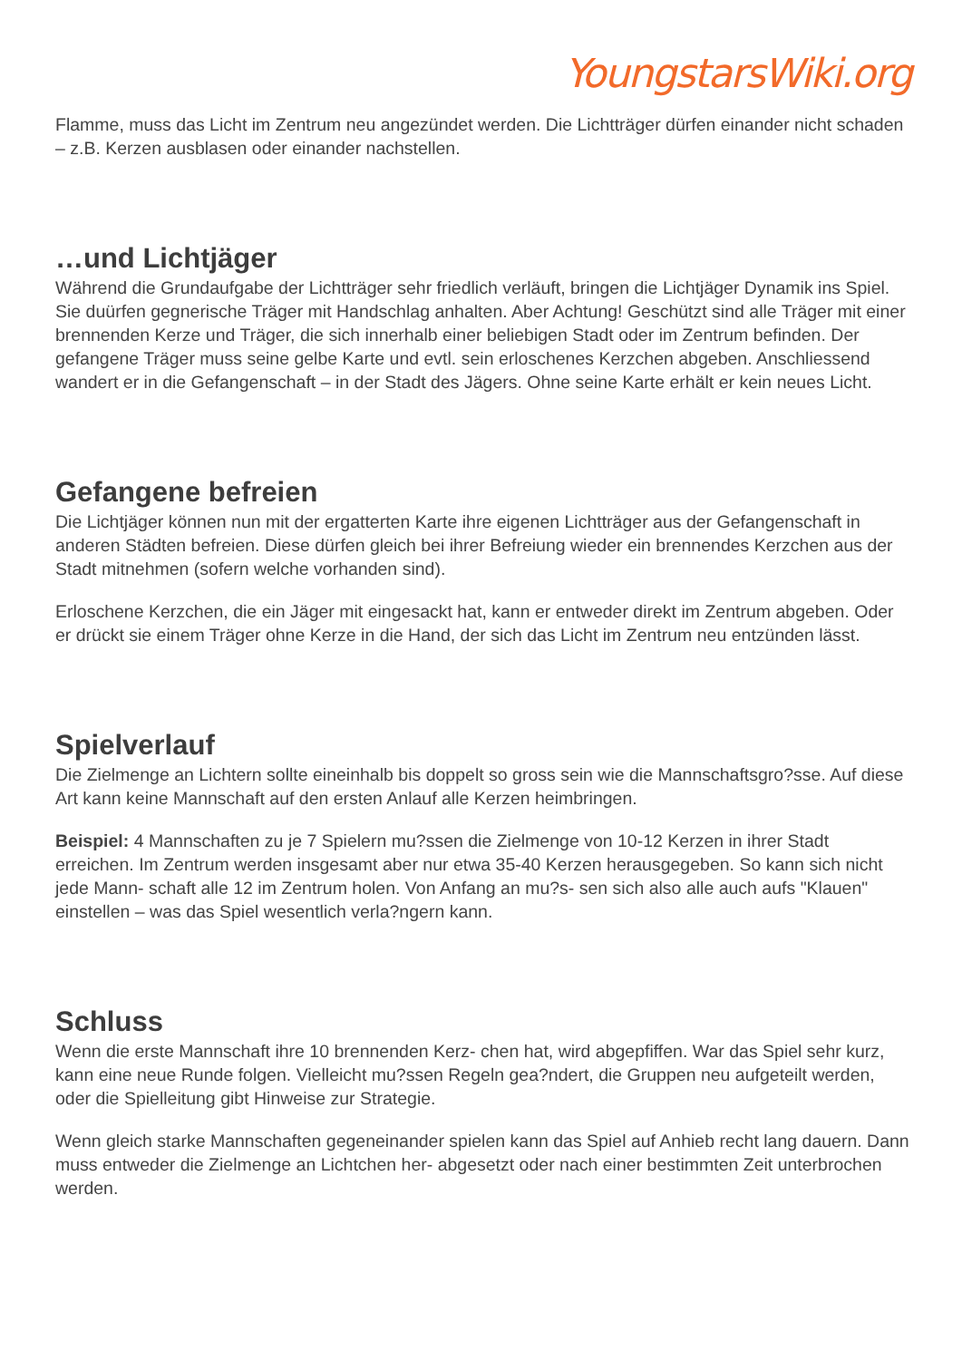YoungstarsWiki.org
Flamme, muss das Licht im Zentrum neu angezündet werden. Die Lichtträger dürfen einander nicht schaden – z.B. Kerzen ausblasen oder einander nachstellen.
…und Lichtjäger
Während die Grundaufgabe der Lichtträger sehr friedlich verläuft, bringen die Lichtjäger Dynamik ins Spiel. Sie duürfen gegnerische Träger mit Handschlag anhalten. Aber Achtung! Geschützt sind alle Träger mit einer brennenden Kerze und Träger, die sich innerhalb einer beliebigen Stadt oder im Zentrum befinden. Der gefangene Träger muss seine gelbe Karte und evtl. sein erloschenes Kerzchen abgeben. Anschliessend wandert er in die Gefangenschaft – in der Stadt des Jägers. Ohne seine Karte erhält er kein neues Licht.
Gefangene befreien
Die Lichtjäger können nun mit der ergatterten Karte ihre eigenen Lichtträger aus der Gefangenschaft in anderen Städten befreien. Diese dürfen gleich bei ihrer Befreiung wieder ein brennendes Kerzchen aus der Stadt mitnehmen (sofern welche vorhanden sind).
Erloschene Kerzchen, die ein Jäger mit eingesackt hat, kann er entweder direkt im Zentrum abgeben. Oder er drückt sie einem Träger ohne Kerze in die Hand, der sich das Licht im Zentrum neu entzünden lässt.
Spielverlauf
Die Zielmenge an Lichtern sollte eineinhalb bis doppelt so gross sein wie die Mannschaftsgro?sse. Auf diese Art kann keine Mannschaft auf den ersten Anlauf alle Kerzen heimbringen.
Beispiel: 4 Mannschaften zu je 7 Spielern mu?ssen die Zielmenge von 10-12 Kerzen in ihrer Stadt erreichen. Im Zentrum werden insgesamt aber nur etwa 35-40 Kerzen herausgegeben. So kann sich nicht jede Mann- schaft alle 12 im Zentrum holen. Von Anfang an mu?s- sen sich also alle auch aufs "Klauen" einstellen – was das Spiel wesentlich verla?ngern kann.
Schluss
Wenn die erste Mannschaft ihre 10 brennenden Kerz- chen hat, wird abgepfiffen. War das Spiel sehr kurz, kann eine neue Runde folgen. Vielleicht mu?ssen Regeln gea?ndert, die Gruppen neu aufgeteilt werden, oder die Spielleitung gibt Hinweise zur Strategie.
Wenn gleich starke Mannschaften gegeneinander spielen kann das Spiel auf Anhieb recht lang dauern. Dann muss entweder die Zielmenge an Lichtchen her- abgesetzt oder nach einer bestimmten Zeit unterbrochen werden.